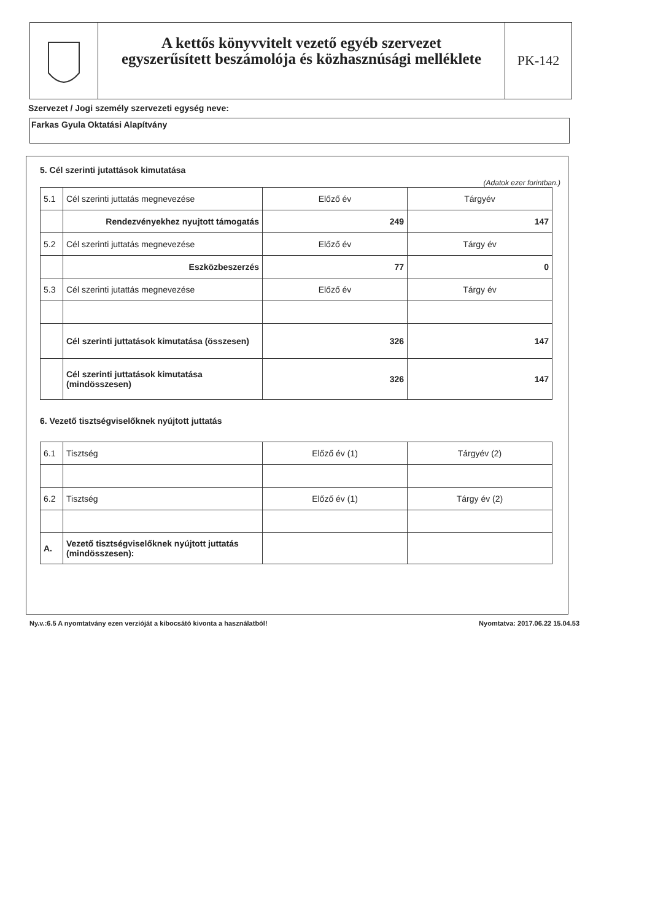A kettős könyvvitelt vezető egyéb szervezet
egyszerűsített beszámolója és közhasznúsági melléklete
PK-142
Szervezet / Jogi személy szervezeti egység neve:
Farkas Gyula Oktatási Alapítvány
5. Cél szerinti jutattások kimutatása
(Adatok ezer forintban.)
| 5.1 | Cél szerinti juttatás megnevezése | Előző év | Tárgyév |
| | Rendezvényekhez nyujtott támogatás | 249 | 147 |
| 5.2 | Cél szerinti juttatás megnevezése | Előző év | Tárgy év |
| | Eszközbeszerzés | 77 | 0 |
| 5.3 | Cél szerinti jutattás megnevezése | Előző év | Tárgy év |
| | Cél szerinti juttatások kimutatása (összesen) | 326 | 147 |
| | Cél szerinti juttatások kimutatása (mindösszesen) | 326 | 147 |
6. Vezető tisztségviselőknek nyújtott juttatás
| 6.1 | Tisztség | Előző év (1) | Tárgyév (2) |
| 6.2 | Tisztség | Előző év (1) | Tárgy év (2) |
| A. | Vezető tisztségviselőknek nyújtott juttatás (mindösszesen): | | |
Ny.v.:6.5 A nyomtatvány ezen verzióját a kibocsátó kivonta a használatból! Nyomtatva: 2017.06.22 15.04.53